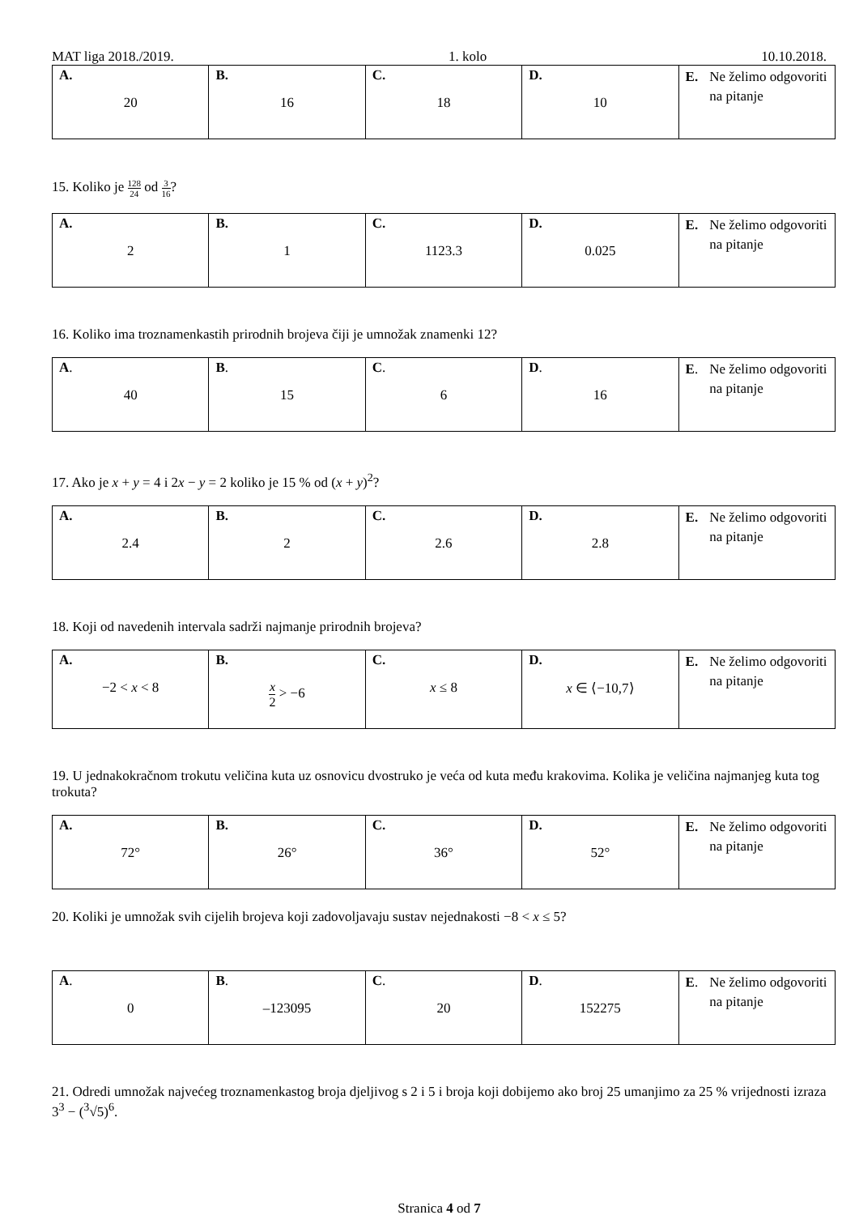MAT liga 2018./2019. 1. kolo 10.10.2018.
| A. 20 | B. 16 | C. 18 | D. 10 | E. Ne želimo odgovoriti na pitanje |
15. Koliko je 128 24 od 3 16?
| A. 2 | B. 1 | C. 1123.3 | D. 0.025 | E. Ne želimo odgovoriti na pitanje |
16. Koliko ima troznamenkastih prirodnih brojeva čiji je umnožak znamenki 12?
| A . 40 | B . 15 | C . 6 | D . 16 | E . Ne želimo odgovoriti na pitanje |
17. Ako je x + y = 4 i 2x − y = 2 koliko je 15 % od (x + y)<sup>2</sup>?
| A. 2.4 | B. 2 | C. 2.6 | D. 2.8 | E. Ne želimo odgovoriti na pitanje |
18. Koji od navedenih intervala sadrži najmanje prirodnih brojeva?
| A. −2 < x < 8 | B. x 2 > −6 | C. x ≤ 8 | D. x ∈ ⟨−10,7⟩ | E. Ne želimo odgovoriti na pitanje |
19. U jednakokračnom trokutu veličina kuta uz osnovicu dvostruko je veća od kuta među krakovima. Kolika je veličina najmanjeg kuta tog trokuta?
| A. 72° | B. 26° | C. 36° | D. 52° | E. Ne želimo odgovoriti na pitanje |
20. Koliki je umnožak svih cijelih brojeva koji zadovoljavaju sustav nejednakosti −8 < x ≤ 5?
| A . 0 | B . –123095 | C . 20 | D . 152275 | E . Ne želimo odgovoriti na pitanje |
21. Odredi umnožak najvećeg troznamenkastog broja djeljivog s 2 i 5 i broja koji dobijemo ako broj 25 umanjimo za 25 % vrijednosti izraza 3<sup>3</sup> − (<sup>3</sup>√5)<sup>6</sup>.
Stranica 4 od 7